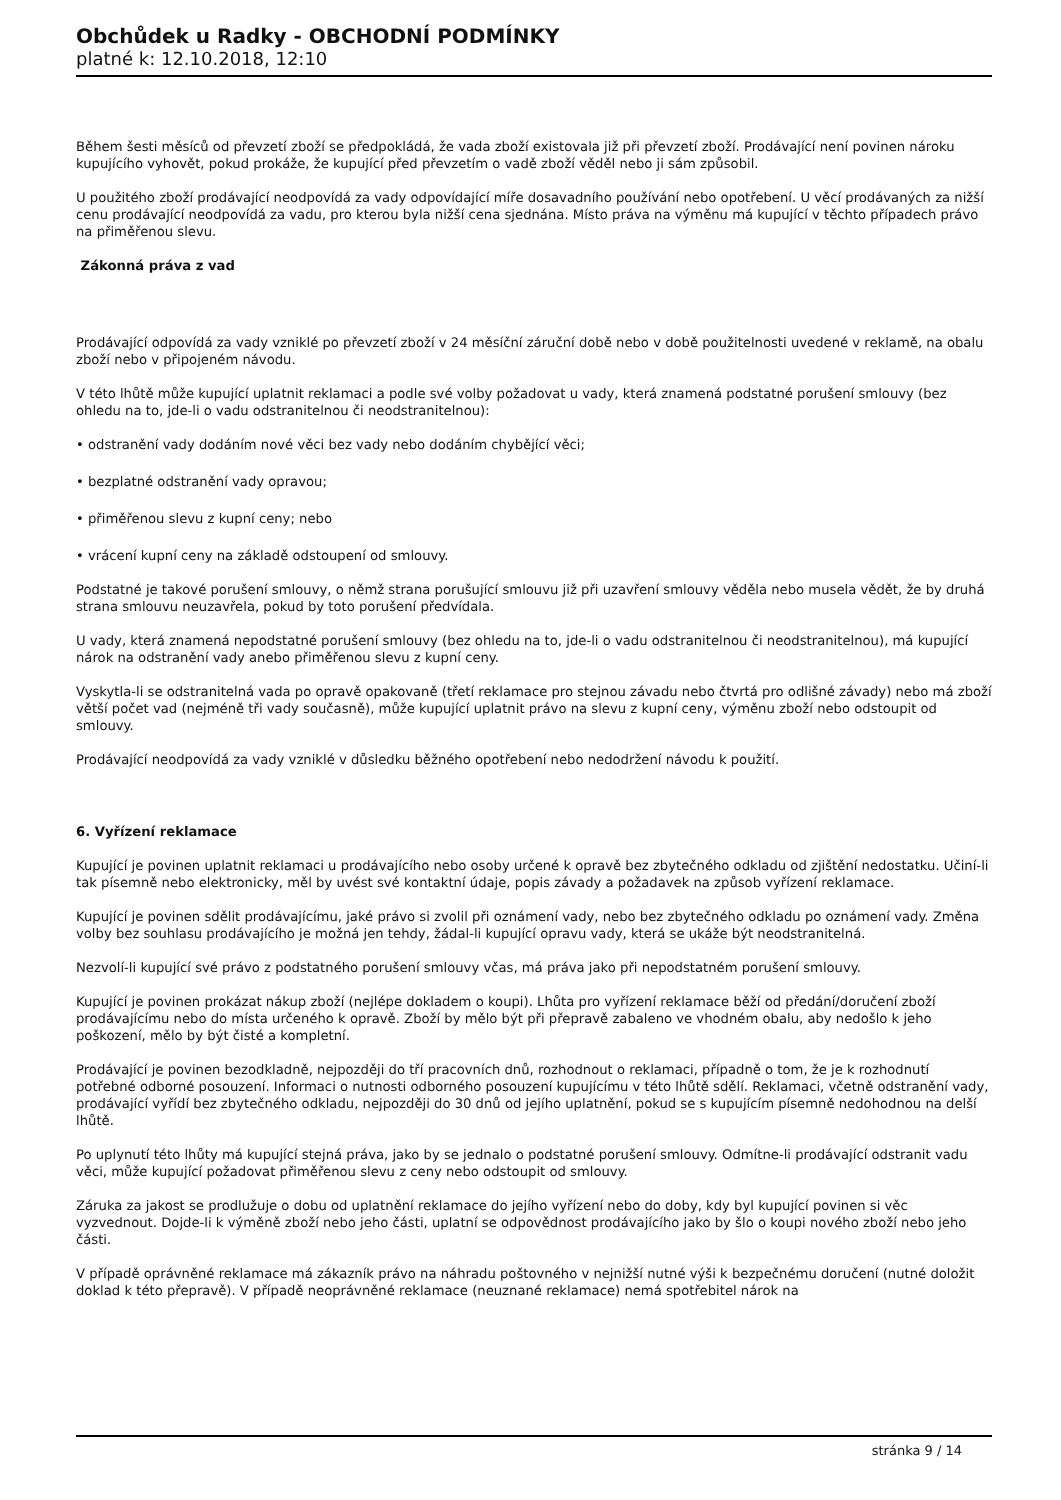Obchůdek u Radky - OBCHODNÍ PODMÍNKY
platné k: 12.10.2018, 12:10
Během šesti měsíců od převzetí zboží se předpokládá, že vada zboží existovala již při převzetí zboží. Prodávající není povinen nároku kupujícího vyhovět, pokud prokáže, že kupující před převzetím o vadě zboží věděl nebo ji sám způsobil.
U použitého zboží prodávající neodpovídá za vady odpovídající míře dosavadního používání nebo opotřebení. U věcí prodávaných za nižší cenu prodávající neodpovídá za vadu, pro kterou byla nižší cena sjednána. Místo práva na výměnu má kupující v těchto případech právo na přiměřenou slevu.
Zákonná práva z vad
Prodávající odpovídá za vady vzniklé po převzetí zboží v 24 měsíční záruční době nebo v době použitelnosti uvedené v reklamě, na obalu zboží nebo v připojeném návodu.
V této lhůtě může kupující uplatnit reklamaci a podle své volby požadovat u vady, která znamená podstatné porušení smlouvy (bez ohledu na to, jde-li o vadu odstranitelnou či neodstranitelnou):
• odstranění vady dodáním nové věci bez vady nebo dodáním chybějící věci;
• bezplatné odstranění vady opravou;
• přiměřenou slevu z kupní ceny; nebo
• vrácení kupní ceny na základě odstoupení od smlouvy.
Podstatné je takové porušení smlouvy, o němž strana porušující smlouvu již při uzavření smlouvy věděla nebo musela vědět, že by druhá strana smlouvu neuzavřela, pokud by toto porušení předvídala.
U vady, která znamená nepodstatné porušení smlouvy (bez ohledu na to, jde-li o vadu odstranitelnou či neodstranitelnou), má kupující nárok na odstranění vady anebo přiměřenou slevu z kupní ceny.
Vyskytla-li se odstranitelná vada po opravě opakovaně (třetí reklamace pro stejnou závadu nebo čtvrtá pro odlišné závady) nebo má zboží větší počet vad (nejméně tři vady současně), může kupující uplatnit právo na slevu z kupní ceny, výměnu zboží nebo odstoupit od smlouvy.
Prodávající neodpovídá za vady vzniklé v důsledku běžného opotřebení nebo nedodržení návodu k použití.
6. Vyřízení reklamace
Kupující je povinen uplatnit reklamaci u prodávajícího nebo osoby určené k opravě bez zbytečného odkladu od zjištění nedostatku. Učiní-li tak písemně nebo elektronicky, měl by uvést své kontaktní údaje, popis závady a požadavek na způsob vyřízení reklamace.
Kupující je povinen sdělit prodávajícímu, jaké právo si zvolil při oznámení vady, nebo bez zbytečného odkladu po oznámení vady. Změna volby bez souhlasu prodávajícího je možná jen tehdy, žádal-li kupující opravu vady, která se ukáže být neodstranitelná.
Nezvolí-li kupující své právo z podstatného porušení smlouvy včas, má práva jako při nepodstatném porušení smlouvy.
Kupující je povinen prokázat nákup zboží (nejlépe dokladem o koupi). Lhůta pro vyřízení reklamace běží od předání/doručení zboží prodávajícímu nebo do místa určeného k opravě. Zboží by mělo být při přepravě zabaleno ve vhodném obalu, aby nedošlo k jeho poškození, mělo by být čisté a kompletní.
Prodávající je povinen bezodkladně, nejpozději do tří pracovních dnů, rozhodnout o reklamaci, případně o tom, že je k rozhodnutí potřebné odborné posouzení. Informaci o nutnosti odborného posouzení kupujícímu v této lhůtě sdělí. Reklamaci, včetně odstranění vady, prodávající vyřídí bez zbytečného odkladu, nejpozději do 30 dnů od jejího uplatnění, pokud se s kupujícím písemně nedohodnou na delší lhůtě.
Po uplynutí této lhůty má kupující stejná práva, jako by se jednalo o podstatné porušení smlouvy. Odmítne-li prodávající odstranit vadu věci, může kupující požadovat přiměřenou slevu z ceny nebo odstoupit od smlouvy.
Záruka za jakost se prodlužuje o dobu od uplatnění reklamace do jejího vyřízení nebo do doby, kdy byl kupující povinen si věc vyzvednout. Dojde-li k výměně zboží nebo jeho části, uplatní se odpovědnost prodávajícího jako by šlo o koupi nového zboží nebo jeho části.
V případě oprávněné reklamace má zákazník právo na náhradu poštovného v nejnižší nutné výši k bezpečnému doručení (nutné doložit doklad k této přepravě). V případě neoprávněné reklamace (neuznané reklamace) nemá spotřebitel nárok na
stránka 9 / 14